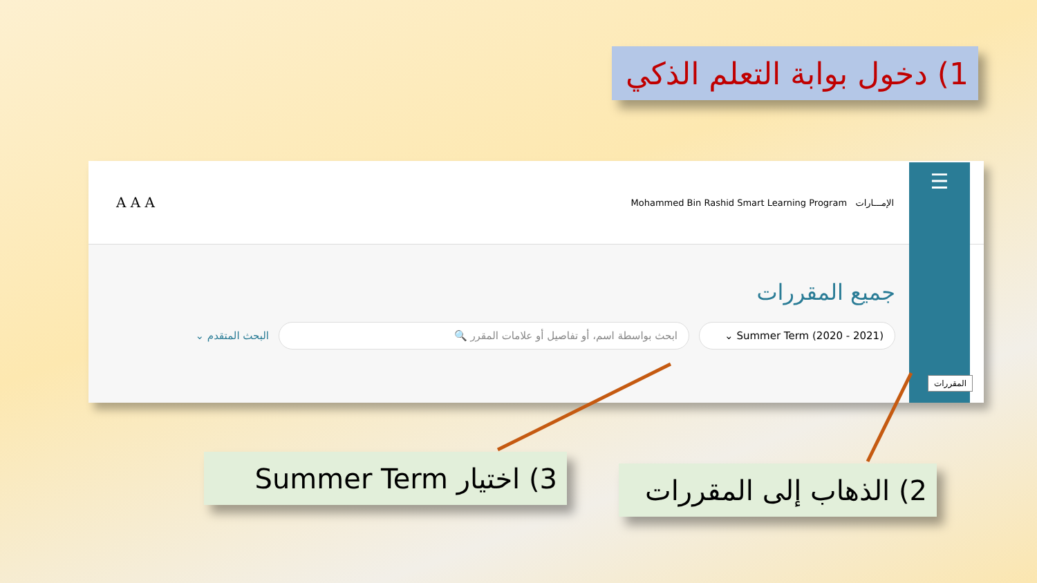1) دخول بوابة التعلم الذكي
☰
المقررات
الإمـــارات Mohammed Bin Rashid Smart Learning Program A A A
جميع المقررات
Summer Term (2020 - 2021) ⌄ ابحث بواسطة اسم، أو تفاصيل أو علامات المقرر 🔍 البحث المتقدم ⌄
3) اختيار Summer Term
2) الذهاب إلى المقررات